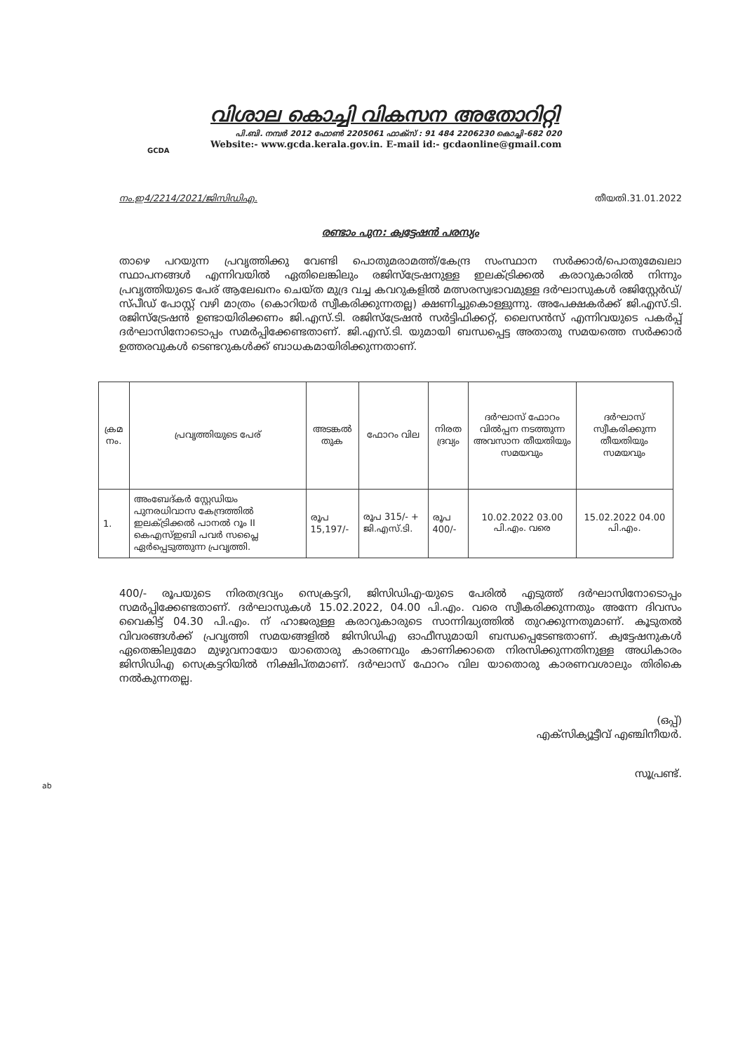GCDA
വിശാല കൊച്ചി വികസന അതോറിറ്റി
പി.ബി. നമ്പർ 2012 ഫോൺ 2205061 ഫാക്സ് : 91 484 2206230 കൊച്ചി-682 020
Website:- www.gcda.kerala.gov.in. E-mail id:- gcdaonline@gmail.com
നം.ഇ4/2214/2021/ജിസിഡിഎ. തീയതി.31.01.2022
രണ്ടാം പുന: ക്വട്ടേഷൻ പരസ്യം
താഴെ പറയുന്ന പ്രവൃത്തിക്കു വേണ്ടി പൊതുമരാമത്ത്/കേന്ദ്ര സംസ്ഥാന സർക്കാർ/പൊതുമേഖലാ സ്ഥാപനങ്ങൾ എന്നിവയിൽ ഏതിലെങ്കിലും രജിസ്ട്രേഷനുള്ള ഇലക്ട്രിക്കൽ കരാറുകാരിൽ നിന്നും പ്രവൃത്തിയുടെ പേര് ആലേഖനം ചെയ്ത മുദ്ര വച്ച കവറുകളിൽ മത്സരസ്വഭാവമുള്ള ദർഘാസുകൾ രജിസ്റ്റേർഡ്/സ്പീഡ് പോസ്റ്റ് വഴി മാത്രം (കൊറിയർ സ്വീകരിക്കുന്നതല്ല) ക്ഷണിച്ചുകൊള്ളുന്നു. അപേക്ഷകർക്ക് ജി.എസ്.ടി. രജിസ്ട്രേഷൻ ഉണ്ടായിരിക്കണം ജി.എസ്.ടി. രജിസ്ട്രേഷൻ സർട്ടിഫിക്കറ്റ്, ലൈസൻസ് എന്നിവയുടെ പകർപ്പ് ദർഘാസിനോടൊപ്പം സമർപ്പിക്കേണ്ടതാണ്. ജി.എസ്.ടി. യുമായി ബന്ധപ്പെട്ട അതാതു സമയത്തെ സർക്കാർ ഉത്തരവുകൾ ടെണ്ടറുകൾക്ക് ബാധകമായിരിക്കുന്നതാണ്.
| ക്രമ നം. | പ്രവൃത്തിയുടെ പേര് | അടങ്കൽ തുക | ഫോറം വില | നിരത ദ്രവ്യം | ദർഘാസ് ഫോറം വിൽപ്പന നടത്തുന്ന അവസാന തീയതിയും സമയവും | ദർഘാസ് സ്വീകരിക്കുന്ന തീയതിയും സമയവും |
| --- | --- | --- | --- | --- | --- | --- |
| 1. | അംബേദ്കർ സ്റ്റേഡിയം പുനരധിവാസ കേന്ദ്രത്തിൽ ഇലക്ട്രിക്കൽ പാനൽ റൂം II കെഎസ്ഇബി പവർ സപ്ലൈ ഏർപ്പെടുത്തുന്ന പ്രവൃത്തി. | രൂപ 15,197/- | രൂപ 315/- + ജി.എസ്.ടി. | രൂപ 400/- | 10.02.2022 03.00 പി.എം. വരെ | 15.02.2022 04.00 പി.എം. |
400/- രൂപയുടെ നിരതദ്രവ്യം സെക്രട്ടറി, ജിസിഡിഎ-യുടെ പേരിൽ എടുത്ത് ദർഘാസിനോടൊപ്പം സമർപ്പിക്കേണ്ടതാണ്. ദർഘാസുകൾ 15.02.2022, 04.00 പി.എം. വരെ സ്വീകരിക്കുന്നതും അന്നേ ദിവസം വൈകിട്ട് 04.30 പി.എം. ന് ഹാജരുള്ള കരാറുകാരുടെ സാന്നിദ്ധ്യത്തിൽ തുറക്കുന്നതുമാണ്. കൂടുതൽ വിവരങ്ങൾക്ക് പ്രവൃത്തി സമയങ്ങളിൽ ജിസിഡിഎ ഓഫീസുമായി ബന്ധപ്പെടേണ്ടതാണ്. ക്വട്ടേഷനുകൾ ഏതെങ്കിലുമോ മുഴുവനായോ യാതൊരു കാരണവും കാണിക്കാതെ നിരസിക്കുന്നതിനുള്ള അധികാരം ജിസിഡിഎ സെക്രട്ടറിയിൽ നിക്ഷിപ്തമാണ്. ദർഘാസ് ഫോറം വില യാതൊരു കാരണവശാലും തിരികെ നൽകുന്നതല്ല.
(ഒപ്പ്)
എക്സിക്യൂട്ടീവ് എഞ്ചിനീയർ.
സൂപ്രണ്ട്.
ab